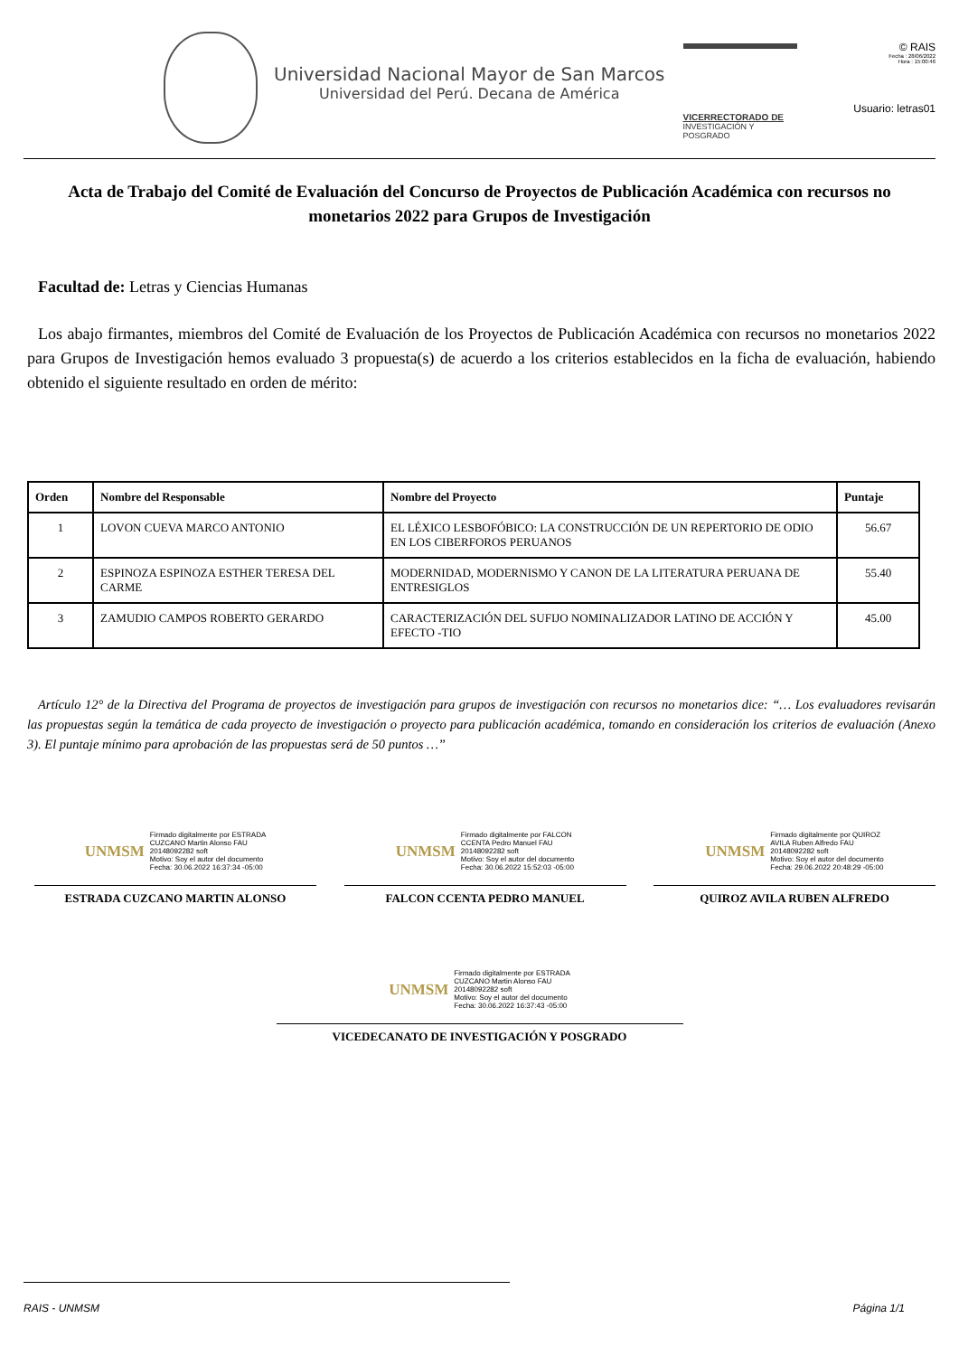Universidad Nacional Mayor de San Marcos
Universidad del Perú. Decana de América
VICERRECTORADO DE
INVESTIGACIÓN Y POSGRADO
© RAIS
Fecha : 28/06/2022
Hora : 15:00:46
Usuario: letras01
Acta de Trabajo del Comité de Evaluación del Concurso de Proyectos de Publicación Académica con recursos no monetarios 2022 para Grupos de Investigación
Facultad de: Letras y Ciencias Humanas
Los abajo firmantes, miembros del Comité de Evaluación de los Proyectos de Publicación Académica con recursos no monetarios 2022 para Grupos de Investigación hemos evaluado 3 propuesta(s) de acuerdo a los criterios establecidos en la ficha de evaluación, habiendo obtenido el siguiente resultado en orden de mérito:
| Orden | Nombre del Responsable | Nombre del Proyecto | Puntaje |
| --- | --- | --- | --- |
| 1 | LOVON CUEVA MARCO ANTONIO | EL LÉXICO LESBOFÓBICO: LA CONSTRUCCIÓN DE UN REPERTORIO DE ODIO EN LOS CIBERFOROS PERUANOS | 56.67 |
| 2 | ESPINOZA ESPINOZA ESTHER TERESA DEL CARME | MODERNIDAD, MODERNISMO Y CANON DE LA LITERATURA PERUANA DE ENTRESIGLOS | 55.40 |
| 3 | ZAMUDIO CAMPOS ROBERTO GERARDO | CARACTERIZACIÓN DEL SUFIJO NOMINALIZADOR LATINO DE ACCIÓN Y EFECTO -TIO | 45.00 |
Artículo 12° de la Directiva del Programa de proyectos de investigación para grupos de investigación con recursos no monetarios dice: “… Los evaluadores revisarán las propuestas según la temática de cada proyecto de investigación o proyecto para publicación académica, tomando en consideración los criterios de evaluación (Anexo 3). El puntaje mínimo para aprobación de las propuestas será de 50 puntos …”
UNMSM
Firmado digitalmente por ESTRADA
CUZCANO Martin Alonso FAU
20148092282 soft
Motivo: Soy el autor del documento
Fecha: 30.06.2022 16:37:34 -05:00
ESTRADA CUZCANO MARTIN ALONSO
UNMSM
Firmado digitalmente por FALCON
CCENTA Pedro Manuel FAU
20148092282 soft
Motivo: Soy el autor del documento
Fecha: 30.06.2022 15:52:03 -05:00
FALCON CCENTA PEDRO MANUEL
UNMSM
Firmado digitalmente por QUIROZ
AVILA Ruben Alfredo FAU
20148092282 soft
Motivo: Soy el autor del documento
Fecha: 29.06.2022 20:48:29 -05:00
QUIROZ AVILA RUBEN ALFREDO
UNMSM
Firmado digitalmente por ESTRADA
CUZCANO Martin Alonso FAU
20148092282 soft
Motivo: Soy el autor del documento
Fecha: 30.06.2022 16:37:43 -05:00
VICEDECANATO DE INVESTIGACIÓN Y POSGRADO
RAIS - UNMSM Página 1/1